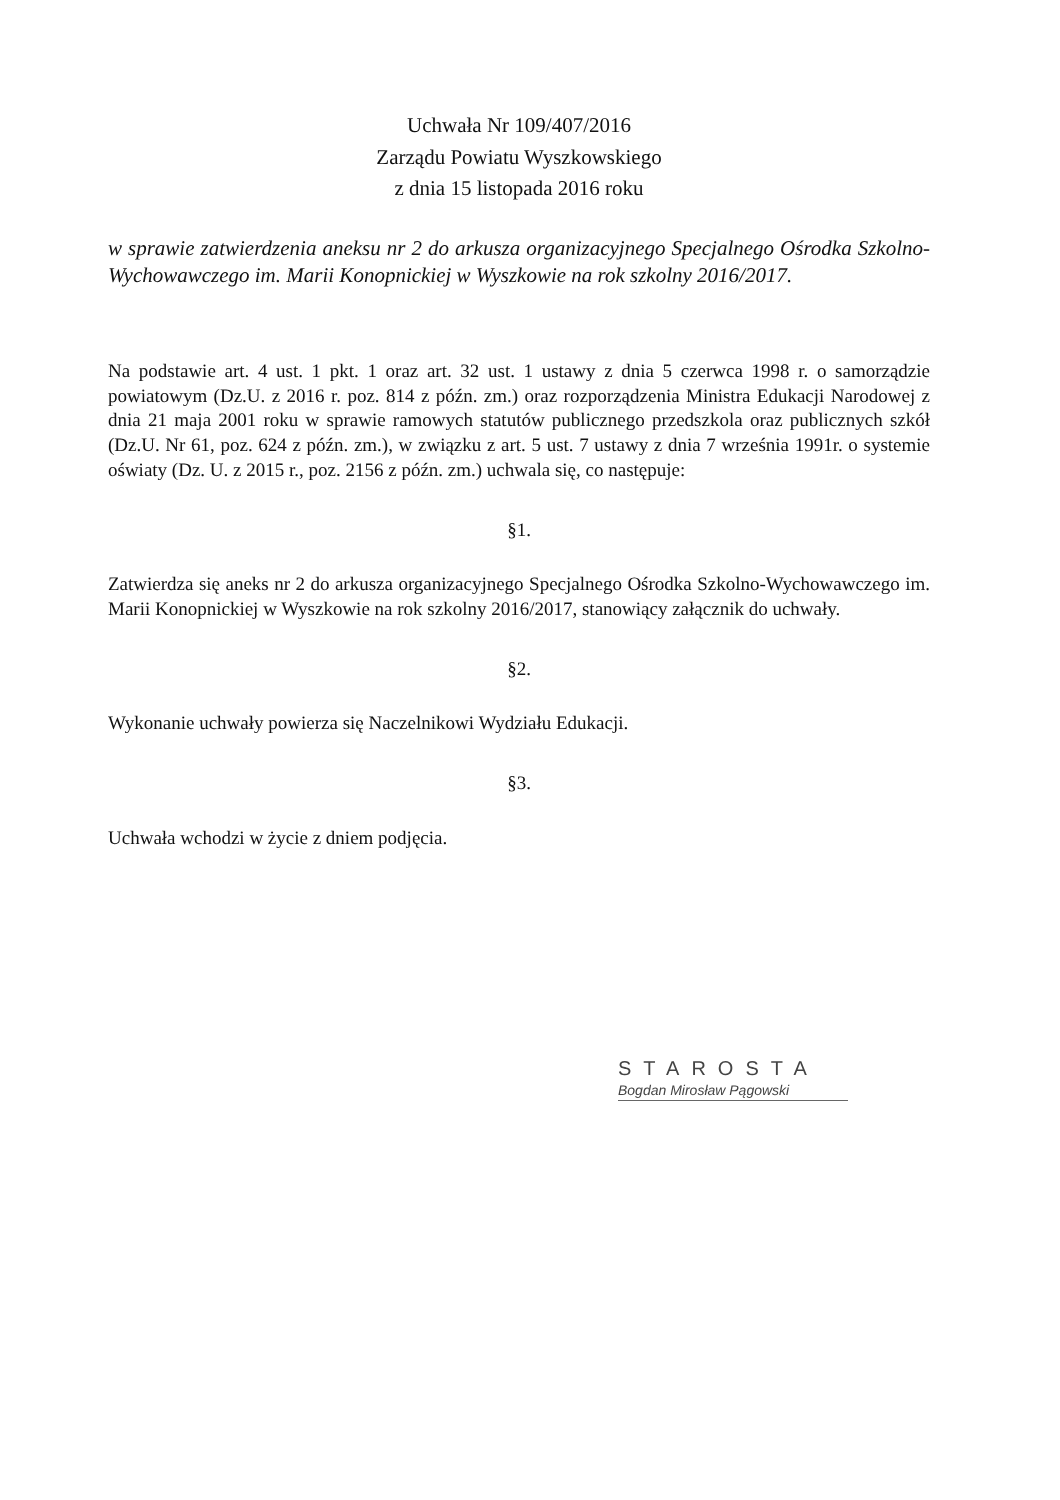Uchwała Nr 109/407/2016
Zarządu Powiatu Wyszkowskiego
z dnia 15 listopada 2016 roku
w sprawie zatwierdzenia aneksu nr 2 do arkusza organizacyjnego Specjalnego Ośrodka Szkolno-Wychowawczego im. Marii Konopnickiej w Wyszkowie na rok szkolny 2016/2017.
Na podstawie art. 4 ust. 1 pkt. 1 oraz art. 32 ust. 1 ustawy z dnia 5 czerwca 1998 r. o samorządzie powiatowym (Dz.U. z 2016 r. poz. 814 z późn. zm.) oraz rozporządzenia Ministra Edukacji Narodowej z dnia 21 maja 2001 roku w sprawie ramowych statutów publicznego przedszkola oraz publicznych szkół (Dz.U. Nr 61, poz. 624 z późn. zm.), w związku z art. 5 ust. 7 ustawy z dnia 7 września 1991r. o systemie oświaty (Dz. U. z 2015 r., poz. 2156 z późn. zm.) uchwala się, co następuje:
§1.
Zatwierdza się aneks nr 2 do arkusza organizacyjnego Specjalnego Ośrodka Szkolno-Wychowawczego im. Marii Konopnickiej w Wyszkowie na rok szkolny 2016/2017, stanowiący załącznik do uchwały.
§2.
Wykonanie uchwały powierza się Naczelnikowi Wydziału Edukacji.
§3.
Uchwała wchodzi w życie z dniem podjęcia.
STAROSTA
Bogdan Mirosław Pągowski